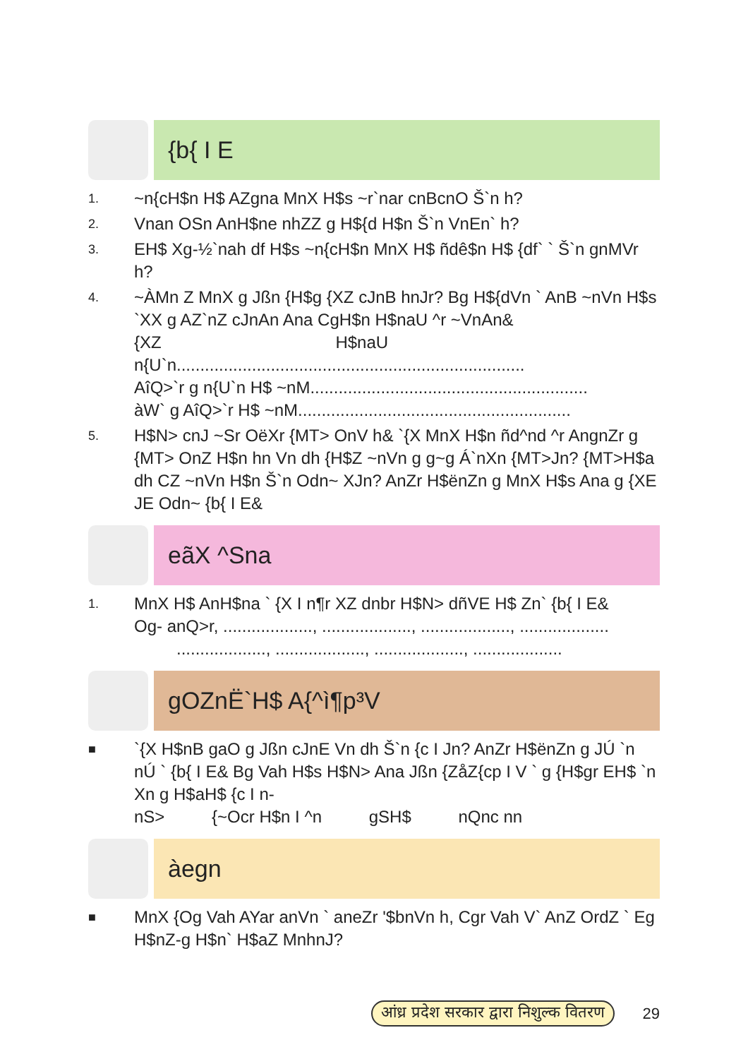{b{ I E
1. ~n{cH$n H$ AZgna MnX H$s ~r`nar cnBcnO Š`n h?
2. Vnan OSn AnH$ne nhZZ g H${d H$n Š`n VnEn` h?
3. EH$ Xg-½`nah df H$s ~n{cH$n MnX H$ ñdê$n H$ {df` ` Š`n gnMVr h?
4. ~ÀMn Z MnX g Jßn {H$g {XZ cJnB hnJr? Bg H${dVn ` AnB ~nVn H$s `XX g AZ`nZ cJnAn Ana CgH$n H$naU ^r ~VnAn&
{XZ H$naU
n{U`n..........................................................................
AîQ>`r g n{U`n H$ ~nM...........................................................
àW` g AîQ>`r H$ ~nM..........................................................
5. H$N> cnJ ~Sr OëXr {MT> OnV h& `{X MnX H$n ñd^nd ^r AngnZr g {MT> OnZ H$n hn Vn dh {H$Z ~nVn g g~g Á`nXn {MT>Jn? {MT>H$a dh CZ ~nVn H$n Š`n Odn~ XJn? AnZr H$ënZn g MnX H$s Ana g {XE JE Odn~ {b{ I E&
eãX ^Sna
1. MnX H$ AnH$na ` {X I n¶r XZ dnbr H$N> dñVE H$ Zn` {b{ I E&
Og- anQ>r, ..................., ..................., ..................., ...................
..................., ..................., ..................., ...................
gOZnË`H$ A{^ì¶p³V
■ `{X H$nB gaO g Jßn cJnE Vn dh Š`n {c I Jn? AnZr H$ënZn g JÚ `n nÚ ` {b{ I E& Bg Vah H$s H$N> Ana Jßn {ZåZ{cp I V ` g {H$gr EH$ `n Xn g H$aH$ {c I n-
nS> {~Ocr H$n I ^n gSH$ nQnc nn
àegn
■ MnX {Og Vah AYar anVn ` aneZr '$bnVn h, Cgr Vah V` AnZ OrdZ ` Eg H$nZ-g H$n` H$aZ MnhnJ?
आंध्र प्रदेश सरकार द्वारा निशुल्क वितरण 29